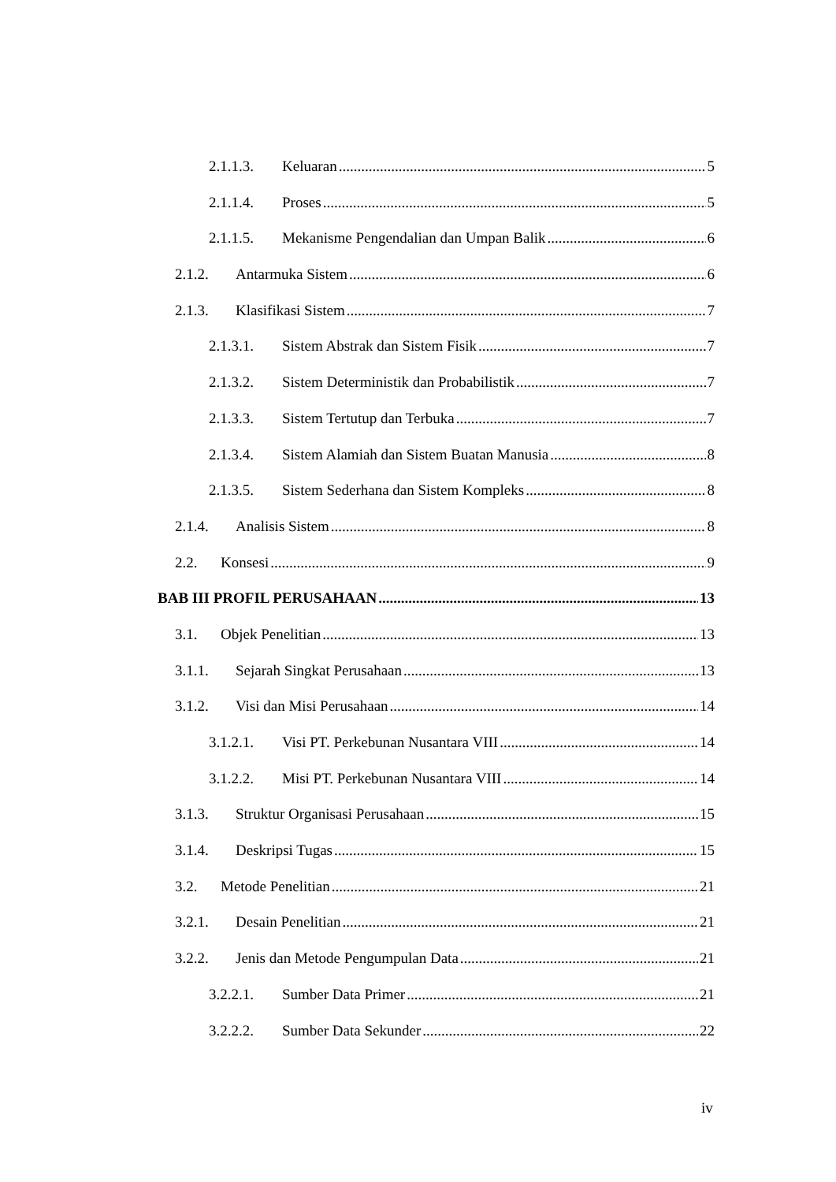2.1.1.3. Keluaran 5
2.1.1.4. Proses 5
2.1.1.5. Mekanisme Pengendalian dan Umpan Balik 6
2.1.2. Antarmuka Sistem 6
2.1.3. Klasifikasi Sistem 7
2.1.3.1. Sistem Abstrak dan Sistem Fisik 7
2.1.3.2. Sistem Deterministik dan Probabilistik 7
2.1.3.3. Sistem Tertutup dan Terbuka 7
2.1.3.4. Sistem Alamiah dan Sistem Buatan Manusia 8
2.1.3.5. Sistem Sederhana dan Sistem Kompleks 8
2.1.4. Analisis Sistem 8
2.2. Konsesi 9
BAB III PROFIL PERUSAHAAN 13
3.1. Objek Penelitian 13
3.1.1. Sejarah Singkat Perusahaan 13
3.1.2. Visi dan Misi Perusahaan 14
3.1.2.1. Visi PT. Perkebunan Nusantara VIII 14
3.1.2.2. Misi PT. Perkebunan Nusantara VIII 14
3.1.3. Struktur Organisasi Perusahaan 15
3.1.4. Deskripsi Tugas 15
3.2. Metode Penelitian 21
3.2.1. Desain Penelitian 21
3.2.2. Jenis dan Metode Pengumpulan Data 21
3.2.2.1. Sumber Data Primer 21
3.2.2.2. Sumber Data Sekunder 22
iv